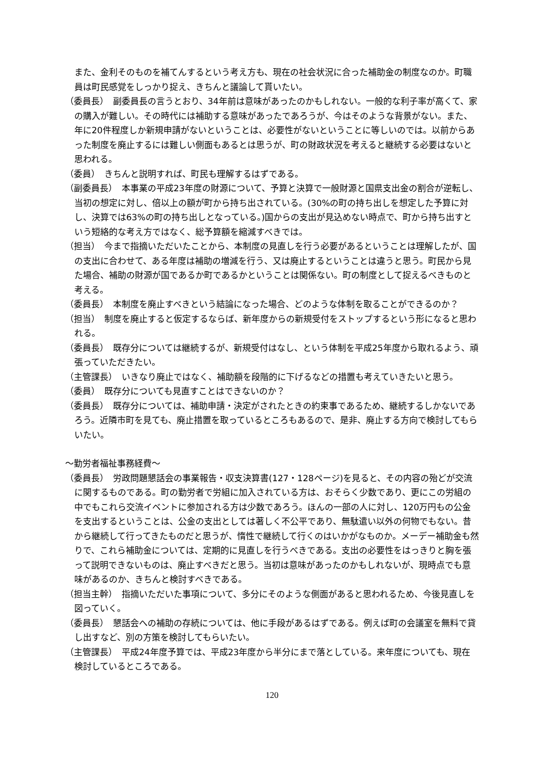また、金利そのものを補てんするという考え方も、現在の社会状況に合った補助金の制度なのか。町職員は町民感覚をしっかり捉え、きちんと議論して貰いたい。
（委員長）　副委員長の言うとおり、34年前は意味があったのかもしれない。一般的な利子率が高くて、家の購入が難しい。その時代には補助する意味があったであろうが、今はそのような背景がない。また、年に20件程度しか新規申請がないということは、必要性がないということに等しいのでは。以前からあった制度を廃止するには難しい側面もあるとは思うが、町の財政状況を考えると継続する必要はないと思われる。
（委員）　きちんと説明すれば、町民も理解するはずである。
（副委員長）　本事業の平成23年度の財源について、予算と決算で一般財源と国県支出金の割合が逆転し、当初の想定に対し、倍以上の額が町から持ち出されている。(30%の町の持ち出しを想定した予算に対し、決算では63%の町の持ち出しとなっている。)国からの支出が見込めない時点で、町から持ち出すという短絡的な考え方ではなく、総予算額を縮減すべきでは。
（担当）　今まで指摘いただいたことから、本制度の見直しを行う必要があるということは理解したが、国の支出に合わせて、ある年度は補助の増減を行う、又は廃止するということは違うと思う。町民から見た場合、補助の財源が国であるか町であるかということは関係ない。町の制度として捉えるべきものと考える。
（委員長）　本制度を廃止すべきという結論になった場合、どのような体制を取ることができるのか？
（担当）　制度を廃止すると仮定するならば、新年度からの新規受付をストップするという形になると思われる。
（委員長）　既存分については継続するが、新規受付はなし、という体制を平成25年度から取れるよう、頑張っていただきたい。
（主管課長）　いきなり廃止ではなく、補助額を段階的に下げるなどの措置も考えていきたいと思う。
（委員）　既存分についても見直すことはできないのか？
（委員長）　既存分については、補助申請・決定がされたときの約束事であるため、継続するしかないであろう。近隣市町を見ても、廃止措置を取っているところもあるので、是非、廃止する方向で検討してもらいたい。
～勤労者福祉事務経費～
（委員長）　労政問題懇話会の事業報告・収支決算書(127・128ページ)を見ると、その内容の殆どが交流に関するものである。町の勤労者で労組に加入されている方は、おそらく少数であり、更にこの労組の中でもこれら交流イベントに参加される方は少数であろう。ほんの一部の人に対し、120万円もの公金を支出するということは、公金の支出としては著しく不公平であり、無駄遣い以外の何物でもない。昔から継続して行ってきたものだと思うが、惰性で継続して行くのはいかがなものか。メーデー補助金も然りで、これら補助金については、定期的に見直しを行うべきである。支出の必要性をはっきりと胸を張って説明できないものは、廃止すべきだと思う。当初は意味があったのかもしれないが、現時点でも意味があるのか、きちんと検討すべきである。
（担当主幹）　指摘いただいた事項について、多分にそのような側面があると思われるため、今後見直しを図っていく。
（委員長）　懇話会への補助の存続については、他に手段があるはずである。例えば町の会議室を無料で貸し出すなど、別の方策を検討してもらいたい。
（主管課長）　平成24年度予算では、平成23年度から半分にまで落としている。来年度についても、現在検討しているところである。
120